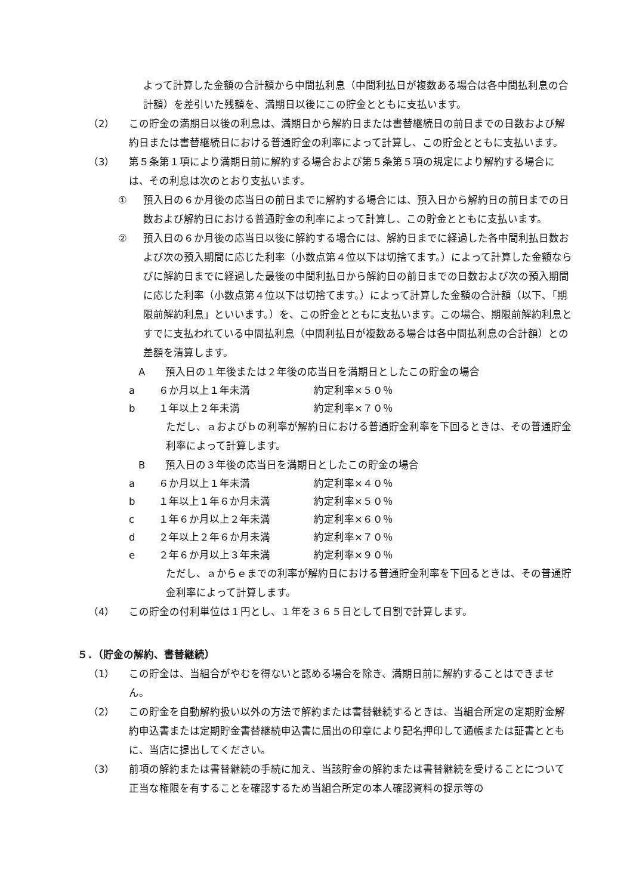よって計算した金額の合計額から中間払利息（中間利払日が複数ある場合は各中間払利息の合計額）を差引いた残額を、満期日以後にこの貯金とともに支払います。
（2） この貯金の満期日以後の利息は、満期日から解約日または書替継続日の前日までの日数および解約日または書替継続日における普通貯金の利率によって計算し、この貯金とともに支払います。
（3） 第５条第１項により満期日前に解約する場合および第５条第５項の規定により解約する場合には、その利息は次のとおり支払います。
① 預入日の６か月後の応当日の前日までに解約する場合には、預入日から解約日の前日までの日数および解約日における普通貯金の利率によって計算し、この貯金とともに支払います。
② 預入日の６か月後の応当日以後に解約する場合には、解約日までに経過した各中間利払日数および次の預入期間に応じた利率（小数点第４位以下は切捨てます。）によって計算した金額ならびに解約日までに経過した最後の中間利払日から解約日の前日までの日数および次の預入期間に応じた利率（小数点第４位以下は切捨てます。）によって計算した金額の合計額（以下、「期限前解約利息」といいます。）を、この貯金とともに支払います。この場合、期限前解約利息とすでに支払われている中間払利息（中間利払日が複数ある場合は各中間払利息の合計額）との差額を清算します。
A　　預入日の１年後または２年後の応当日を満期日としたこの貯金の場合
a ６か月以上１年未満 約定利率×５０％
b １年以上２年未満 約定利率×７０％
ただし、ａおよびｂの利率が解約日における普通貯金利率を下回るときは、その普通貯金利率によって計算します。
B　　預入日の３年後の応当日を満期日としたこの貯金の場合
a ６か月以上１年未満 約定利率×４０％
b １年以上１年６か月未満 約定利率×５０％
c １年６か月以上２年未満 約定利率×６０％
d ２年以上２年６か月未満 約定利率×７０％
e ２年６か月以上３年未満 約定利率×９０％
ただし、ａからｅまでの利率が解約日における普通貯金利率を下回るときは、その普通貯金利率によって計算します。
（4） この貯金の付利単位は１円とし、１年を３６５日として日割で計算します。
５．（貯金の解約、書替継続）
（1） この貯金は、当組合がやむを得ないと認める場合を除き、満期日前に解約することはできません。
（2） この貯金を自動解約扱い以外の方法で解約または書替継続するときは、当組合所定の定期貯金解約申込書または定期貯金書替継続申込書に届出の印章により記名押印して通帳または証書とともに、当店に提出してください。
（3） 前項の解約または書替継続の手続に加え、当該貯金の解約または書替継続を受けることについて正当な権限を有することを確認するため当組合所定の本人確認資料の提示等の